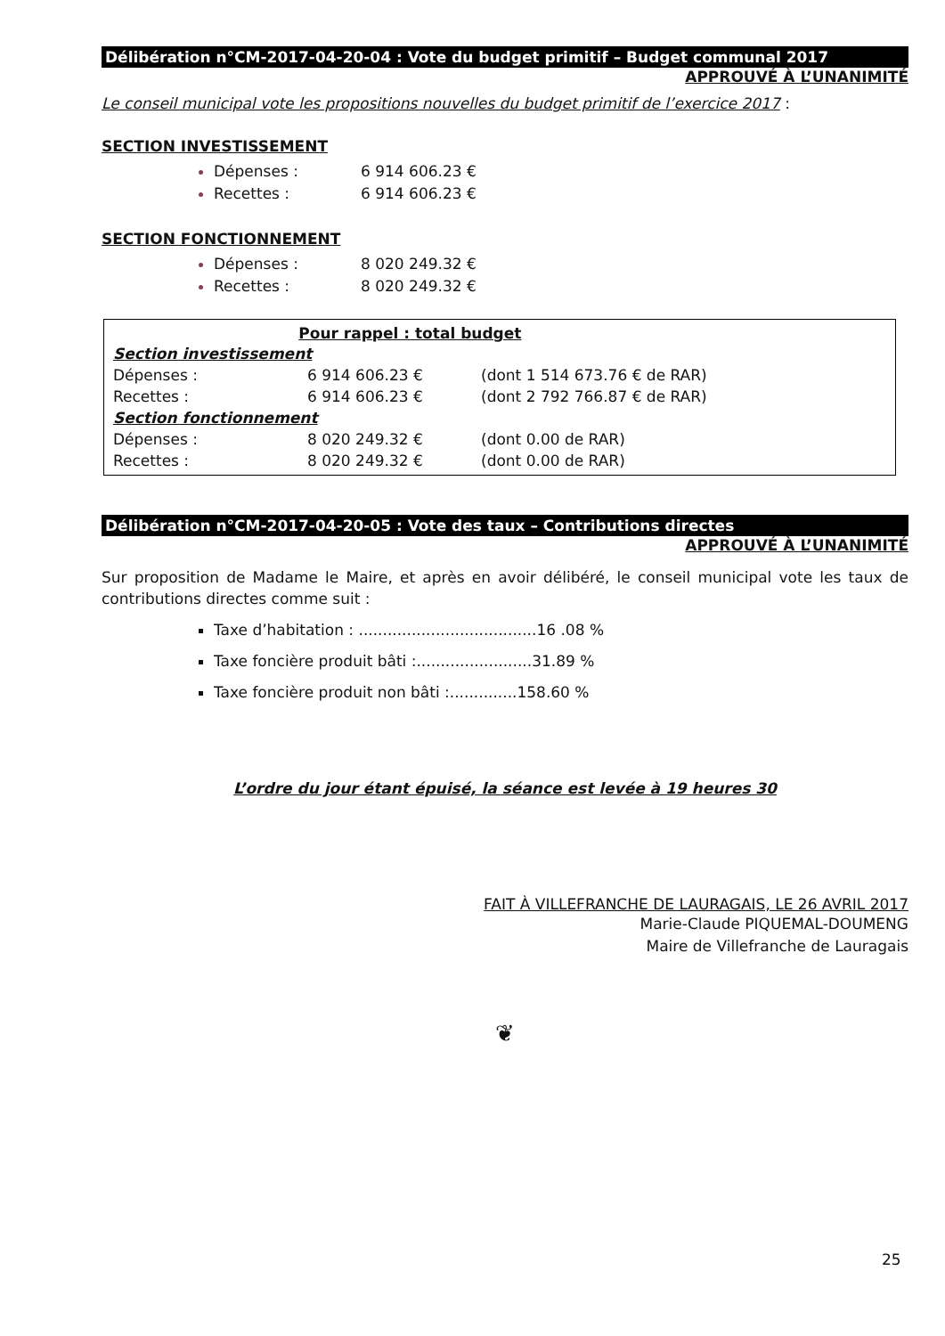Délibération n°CM-2017-04-20-04 : Vote du budget primitif – Budget communal 2017
APPROUVÉ À L’UNANIMITÉ
Le conseil municipal vote les propositions nouvelles du budget primitif de l’exercice 2017 :
SECTION INVESTISSEMENT
Dépenses : 6 914 606.23 €
Recettes : 6 914 606.23 €
SECTION FONCTIONNEMENT
Dépenses : 8 020 249.32 €
Recettes : 8 020 249.32 €
| Pour rappel : total budget | | |
| --- | --- | --- |
| Section investissement | | |
| Dépenses : | 6 914 606.23 € | (dont 1 514 673.76 € de RAR) |
| Recettes : | 6 914 606.23 € | (dont 2 792 766.87 € de RAR) |
| Section fonctionnement | | |
| Dépenses : | 8 020 249.32 € | (dont 0.00 de RAR) |
| Recettes : | 8 020 249.32 € | (dont 0.00 de RAR) |
Délibération n°CM-2017-04-20-05 : Vote des taux – Contributions directes
APPROUVÉ À L’UNANIMITÉ
Sur proposition de Madame le Maire, et après en avoir délibéré, le conseil municipal vote les taux de contributions directes comme suit :
Taxe d’habitation : .....................................16 .08 %
Taxe foncière produit bâti :........................31.89 %
Taxe foncière produit non bâti :..............158.60 %
L’ordre du jour étant épuisé, la séance est levée à 19 heures 30
FAIT À VILLEFRANCHE DE LAURAGAIS, LE 26 AVRIL 2017
Marie-Claude PIQUEMAL-DOUMENG
Maire de Villefranche de Lauragais
❦
25